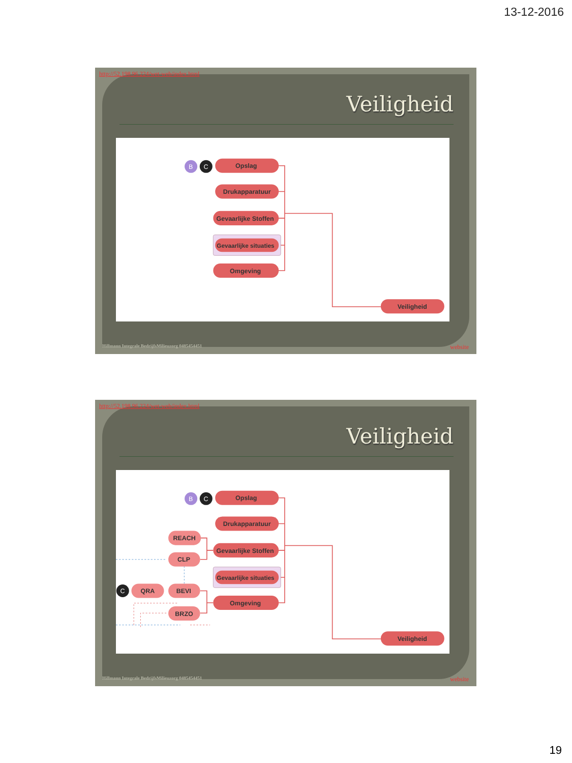13-12-2016
http://52.198.96.224/wet-web/index.html
Veiligheid
B
C
Opslag
Drukapparatuur
Gevaarlijke Stoffen
Gevaarlijke situaties
Omgeving
Veiligheid
Hillmann Integrale BedrijfsMilieuzorg 0485454451 website
http://52.198.96.224/wet-web/index.html
Veiligheid
B
C
C
Opslag
Drukapparatuur
Gevaarlijke Stoffen
Gevaarlijke situaties
Omgeving
Veiligheid
REACH
CLP
QRA
BEVI
BRZO
Hillmann Integrale BedrijfsMilieuzorg 0485454451 website
19